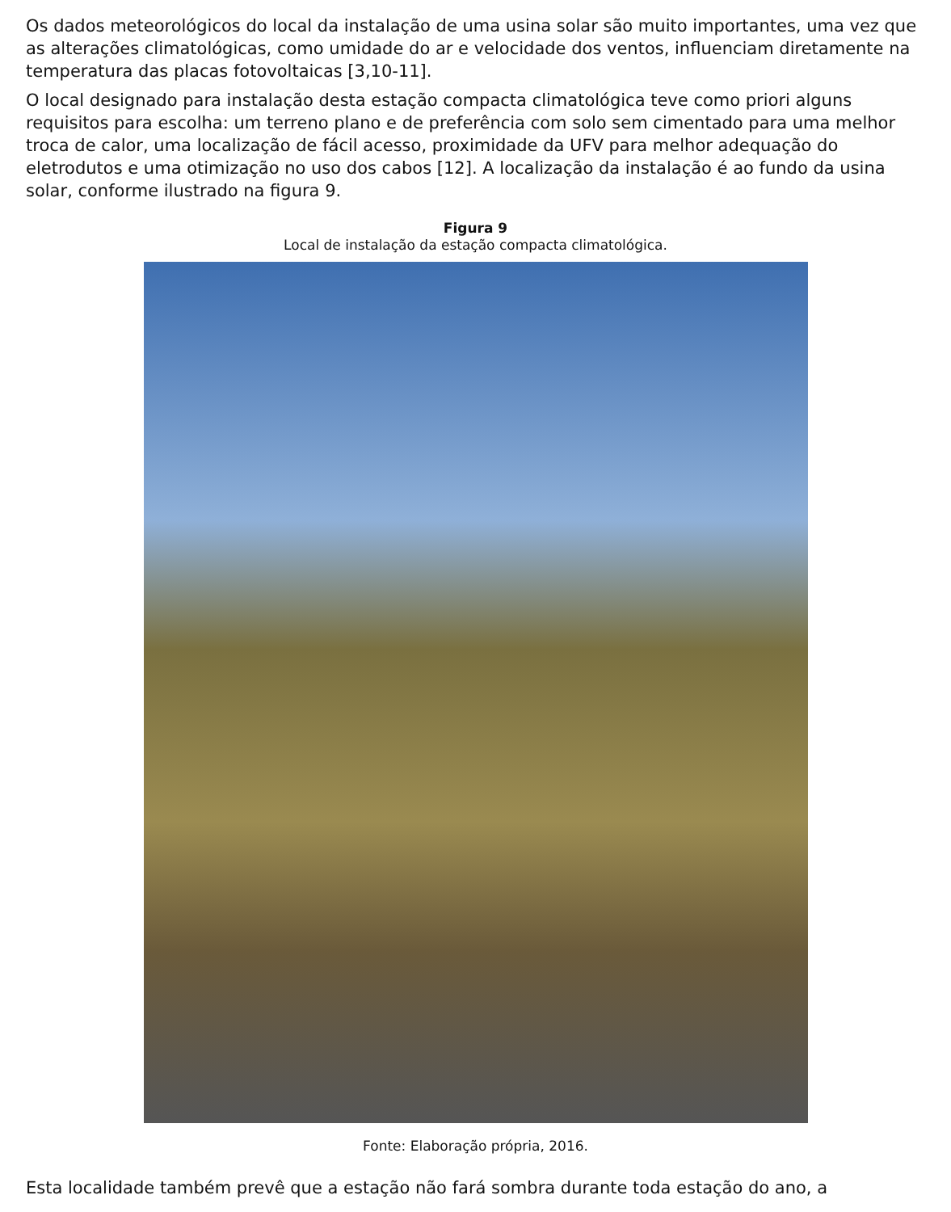Os dados meteorológicos do local da instalação de uma usina solar são muito importantes, uma vez que as alterações climatológicas, como umidade do ar e velocidade dos ventos, influenciam diretamente na temperatura das placas fotovoltaicas [3,10-11].
O local designado para instalação desta estação compacta climatológica teve como priori alguns requisitos para escolha: um terreno plano e de preferência com solo sem cimentado para uma melhor troca de calor, uma localização de fácil acesso, proximidade da UFV para melhor adequação do eletrodutos e uma otimização no uso dos cabos [12]. A localização da instalação é ao fundo da usina solar, conforme ilustrado na figura 9.
Figura 9
Local de instalação da estação compacta climatológica.
Fonte: Elaboração própria, 2016.
Esta localidade também prevê que a estação não fará sombra durante toda estação do ano, a